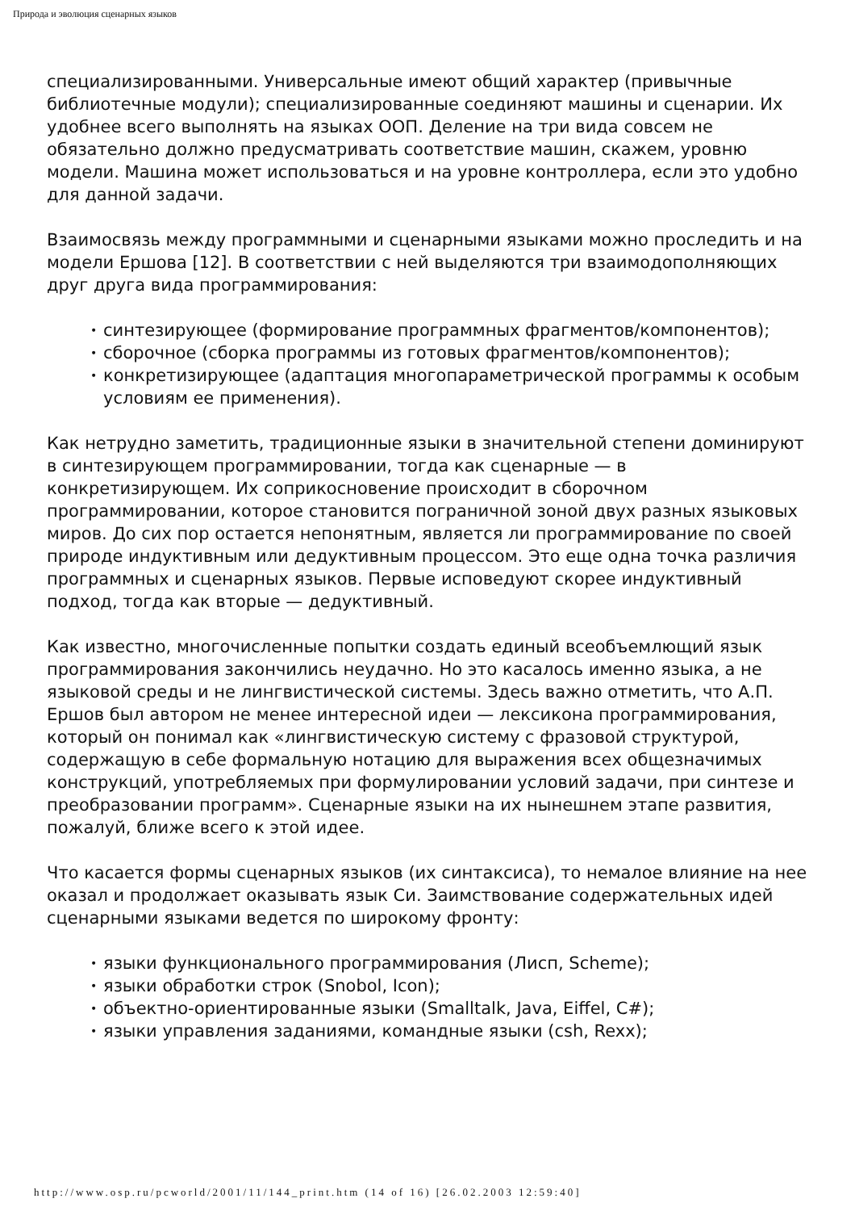Природа и эволюция сценарных языков
специализированными. Универсальные имеют общий характер (привычные библиотечные модули); специализированные соединяют машины и сценарии. Их удобнее всего выполнять на языках ООП. Деление на три вида совсем не обязательно должно предусматривать соответствие машин, скажем, уровню модели. Машина может использоваться и на уровне контроллера, если это удобно для данной задачи.
Взаимосвязь между программными и сценарными языками можно проследить и на модели Ершова [12]. В соответствии с ней выделяются три взаимодополняющих друг друга вида программирования:
• синтезирующее (формирование программных фрагментов/компонентов);
• сборочное (сборка программы из готовых фрагментов/компонентов);
• конкретизирующее (адаптация многопараметрической программы к особым условиям ее применения).
Как нетрудно заметить, традиционные языки в значительной степени доминируют в синтезирующем программировании, тогда как сценарные — в конкретизирующем. Их соприкосновение происходит в сборочном программировании, которое становится пограничной зоной двух разных языковых миров. До сих пор остается непонятным, является ли программирование по своей природе индуктивным или дедуктивным процессом. Это еще одна точка различия программных и сценарных языков. Первые исповедуют скорее индуктивный подход, тогда как вторые — дедуктивный.
Как известно, многочисленные попытки создать единый всеобъемлющий язык программирования закончились неудачно. Но это касалось именно языка, а не языковой среды и не лингвистической системы. Здесь важно отметить, что А.П. Ершов был автором не менее интересной идеи — лексикона программирования, который он понимал как «лингвистическую систему с фразовой структурой, содержащую в себе формальную нотацию для выражения всех общезначимых конструкций, употребляемых при формулировании условий задачи, при синтезе и преобразовании программ». Сценарные языки на их нынешнем этапе развития, пожалуй, ближе всего к этой идее.
Что касается формы сценарных языков (их синтаксиса), то немалое влияние на нее оказал и продолжает оказывать язык Си. Заимствование содержательных идей сценарными языками ведется по широкому фронту:
• языки функционального программирования (Лисп, Scheme);
• языки обработки строк (Snobol, Icon);
• объектно-ориентированные языки (Smalltalk, Java, Eiffel, C#);
• языки управления заданиями, командные языки (csh, Rexx);
http://www.osp.ru/pcworld/2001/11/144_print.htm (14 of 16) [26.02.2003 12:59:40]